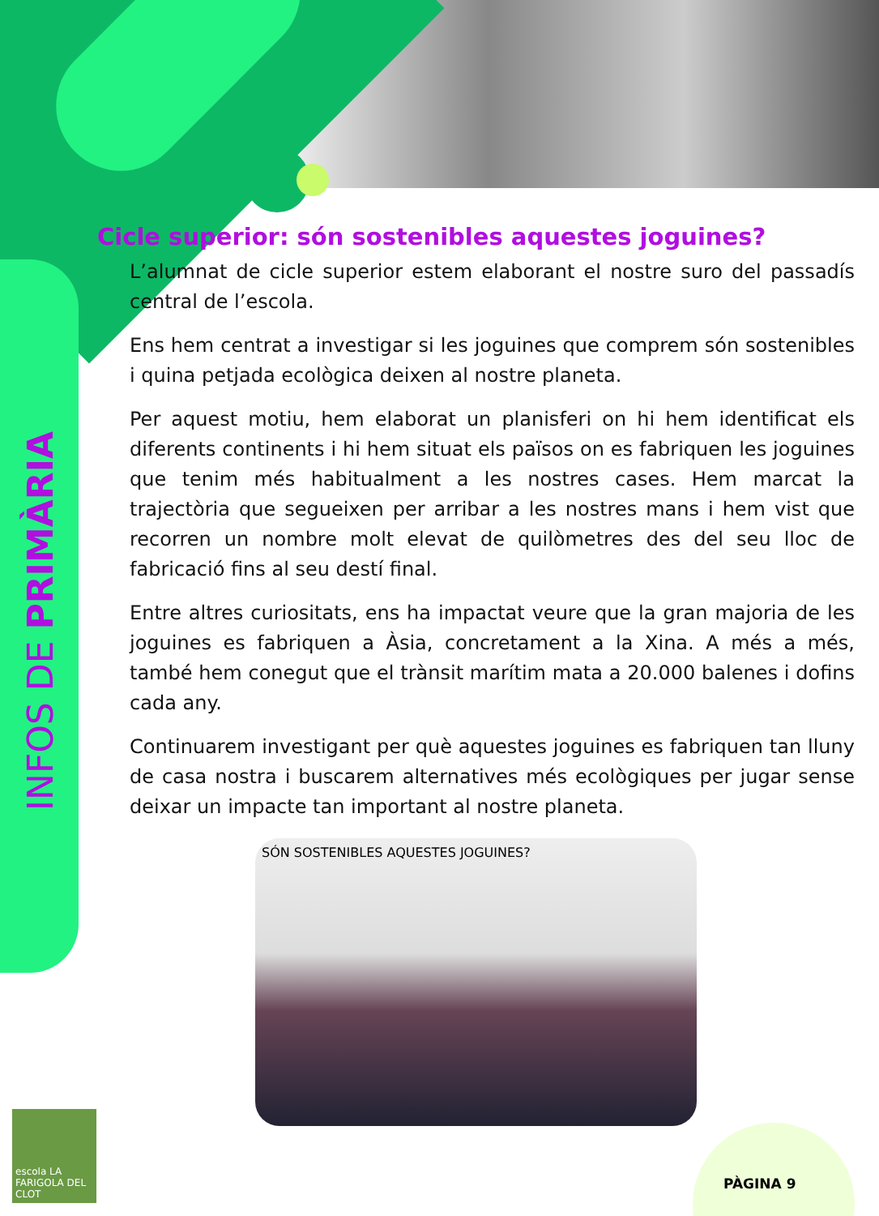INFOS DE PRIMÀRIA
Cicle superior: són sostenibles aquestes joguines?
L’alumnat de cicle superior estem elaborant el nostre suro del passadís central de l’escola.
Ens hem centrat a investigar si les joguines que comprem són sostenibles i quina petjada ecològica deixen al nostre planeta.
Per aquest motiu, hem elaborat un planisferi on hi hem identificat els diferents continents i hi hem situat els països on es fabriquen les joguines que tenim més habitualment a les nostres cases. Hem marcat la trajectòria que segueixen per arribar a les nostres mans i hem vist que recorren un nombre molt elevat de quilòmetres des del seu lloc de fabricació fins al seu destí final.
Entre altres curiositats, ens ha impactat veure que la gran majoria de les joguines es fabriquen a Àsia, concretament a la Xina. A més a més, també hem conegut que el trànsit marítim mata a 20.000 balenes i dofins cada any.
Continuarem investigant per què aquestes joguines es fabriquen tan lluny de casa nostra i buscarem alternatives més ecològiques per jugar sense deixar un impacte tan important al nostre planeta.
SÓN SOSTENIBLES AQUESTES JOGUINES?
escola LA FARIGOLA DEL CLOT
PÀGINA 9